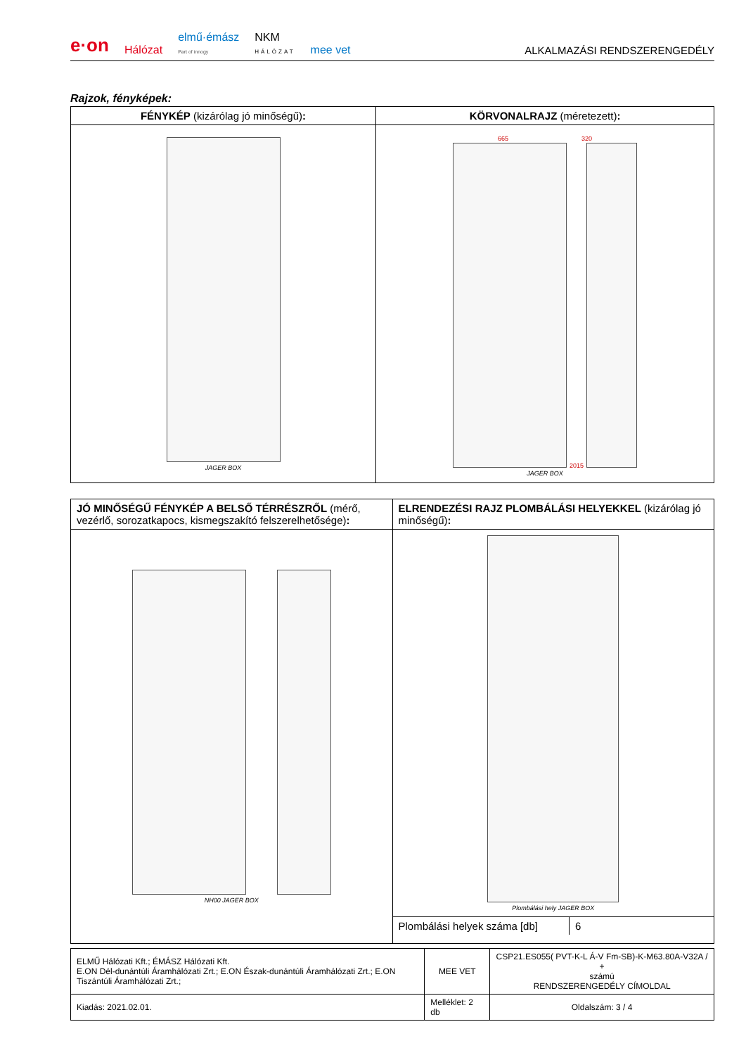e·on Hálózat elmű·émász
Part of innogy NKM
HÁLÓZAT mee vet ALKALMAZÁSI RENDSZERENGEDÉLY
Rajzok, fényképek:
| FÉNYKÉP (kizárólag jó minőségű) : | KÖRVONALRAJZ (méretezett) : |
| --- | --- |
| JAGER BOX | 665 320 2015 JAGER BOX |
| JÓ MINŐSÉGŰ FÉNYKÉP A BELSŐ TÉRRÉSZRŐL (mérő, vezérlő, sorozatkapocs, kismegszakító felszerelhetősége) : | ELRENDEZÉSI RAJZ PLOMBÁLÁSI HELYEKKEL (kizárólag jó minőségű) : |
| --- | --- |
| NH00 JAGER BOX | Plombálási hely JAGER BOX |
| | / Plombálási helyek száma [db] / 6 / |
| ELMŰ Hálózati Kft.; ÉMÁSZ Hálózati Kft. E.ON Dél-dunántúli Áramhálózati Zrt.; E.ON Észak-dunántúli Áramhálózati Zrt.; E.ON Tiszántúli Áramhálózati Zrt.; | MEE VET | CSP21.ES055( PVT-K-L Á-V Fm-SB)-K-M63.80A-V32A / + számú RENDSZERENGEDÉLY CÍMOLDAL |
| Kiadás: 2021.02.01. | Melléklet: 2 db | Oldalszám: 3 / 4 |